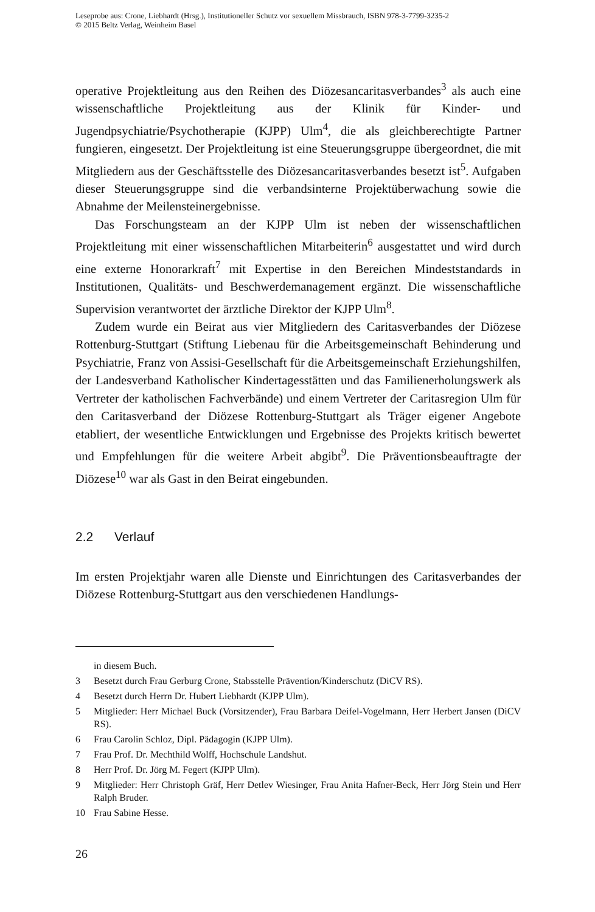Leseprobe aus: Crone, Liebhardt (Hrsg.), Institutioneller Schutz vor sexuellem Missbrauch, ISBN 978-3-7799-3235-2
© 2015 Beltz Verlag, Weinheim Basel
operative Projektleitung aus den Reihen des Diözesancaritasverbandes<sup>3</sup> als auch eine wissenschaftliche Projektleitung aus der Klinik für Kinder- und Jugendpsychiatrie/Psychotherapie (KJPP) Ulm<sup>4</sup>, die als gleichberechtigte Partner fungieren, eingesetzt. Der Projektleitung ist eine Steuerungsgruppe übergeordnet, die mit Mitgliedern aus der Geschäftsstelle des Diözesancaritasverbandes besetzt ist<sup>5</sup>. Aufgaben dieser Steuerungsgruppe sind die verbandsinterne Projektüberwachung sowie die Abnahme der Meilensteinergebnisse.
Das Forschungsteam an der KJPP Ulm ist neben der wissenschaftlichen Projektleitung mit einer wissenschaftlichen Mitarbeiterin<sup>6</sup> ausgestattet und wird durch eine externe Honorarkraft<sup>7</sup> mit Expertise in den Bereichen Mindeststandards in Institutionen, Qualitäts- und Beschwerdemanagement ergänzt. Die wissenschaftliche Supervision verantwortet der ärztliche Direktor der KJPP Ulm<sup>8</sup>.
Zudem wurde ein Beirat aus vier Mitgliedern des Caritasverbandes der Diözese Rottenburg-Stuttgart (Stiftung Liebenau für die Arbeitsgemeinschaft Behinderung und Psychiatrie, Franz von Assisi-Gesellschaft für die Arbeitsgemeinschaft Erziehungshilfen, der Landesverband Katholischer Kindertagesstätten und das Familienerholungswerk als Vertreter der katholischen Fachverbände) und einem Vertreter der Caritasregion Ulm für den Caritasverband der Diözese Rottenburg-Stuttgart als Träger eigener Angebote etabliert, der wesentliche Entwicklungen und Ergebnisse des Projekts kritisch bewertet und Empfehlungen für die weitere Arbeit abgibt<sup>9</sup>. Die Präventionsbeauftragte der Diözese<sup>10</sup> war als Gast in den Beirat eingebunden.
2.2 Verlauf
Im ersten Projektjahr waren alle Dienste und Einrichtungen des Caritasverbandes der Diözese Rottenburg-Stuttgart aus den verschiedenen Handlungs-
in diesem Buch.
3 Besetzt durch Frau Gerburg Crone, Stabsstelle Prävention/Kinderschutz (DiCV RS).
4 Besetzt durch Herrn Dr. Hubert Liebhardt (KJPP Ulm).
5 Mitglieder: Herr Michael Buck (Vorsitzender), Frau Barbara Deifel-Vogelmann, Herr Herbert Jansen (DiCV RS).
6 Frau Carolin Schloz, Dipl. Pädagogin (KJPP Ulm).
7 Frau Prof. Dr. Mechthild Wolff, Hochschule Landshut.
8 Herr Prof. Dr. Jörg M. Fegert (KJPP Ulm).
9 Mitglieder: Herr Christoph Gräf, Herr Detlev Wiesinger, Frau Anita Hafner-Beck, Herr Jörg Stein und Herr Ralph Bruder.
10 Frau Sabine Hesse.
26